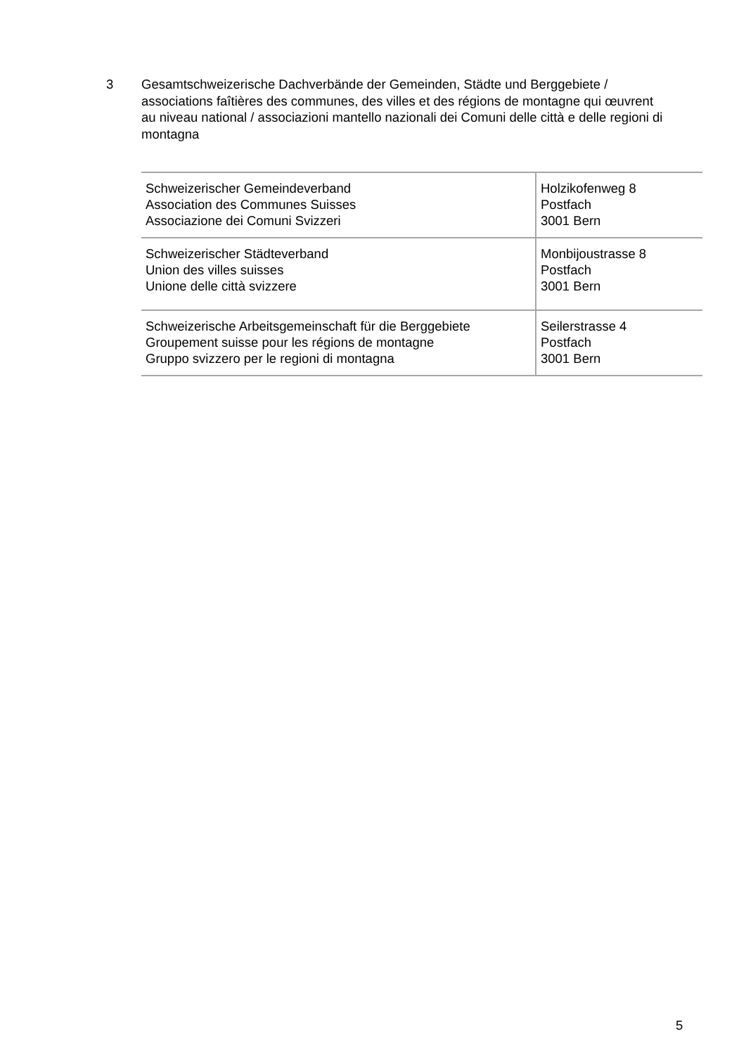3 Gesamtschweizerische Dachverbände der Gemeinden, Städte und Berggebiete / associations faîtières des communes, des villes et des régions de montagne qui œuvrent au niveau national / associazioni mantello nazionali dei Comuni delle città e delle regioni di montagna
| Schweizerischer Gemeindeverband Association des Communes Suisses Associazione dei Comuni Svizzeri | Holzikofenweg 8 Postfach 3001 Bern |
| Schweizerischer Städteverband Union des villes suisses Unione delle città svizzere | Monbijoustrasse 8 Postfach 3001 Bern |
| Schweizerische Arbeitsgemeinschaft für die Berggebiete Groupement suisse pour les régions de montagne Gruppo svizzero per le regioni di montagna | Seilerstrasse 4 Postfach 3001 Bern |
5